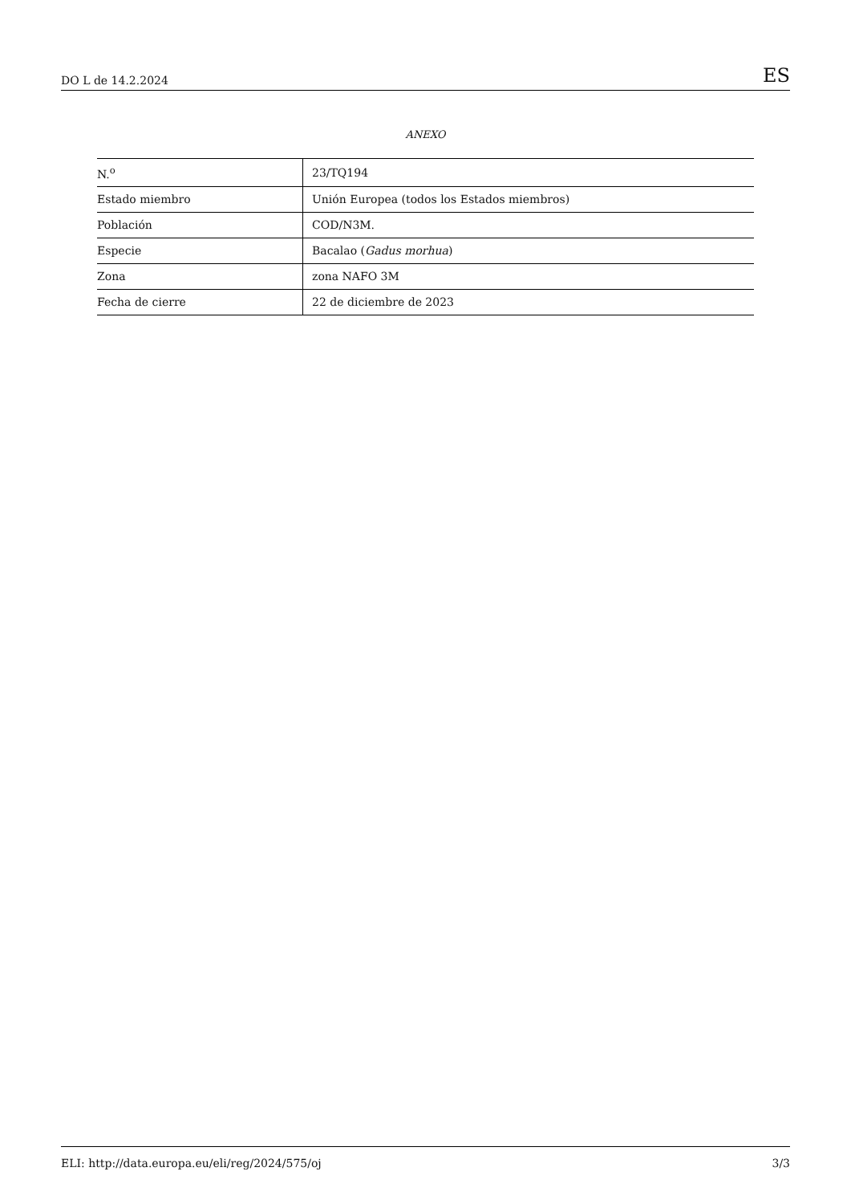DO L de 14.2.2024 ES
ANEXO
| N.<sup>o</sup> | 23/TQ194 |
| Estado miembro | Unión Europea (todos los Estados miembros) |
| Población | COD/N3M. |
| Especie | Bacalao ( Gadus morhua ) |
| Zona | zona NAFO 3M |
| Fecha de cierre | 22 de diciembre de 2023 |
ELI: http://data.europa.eu/eli/reg/2024/575/oj 3/3